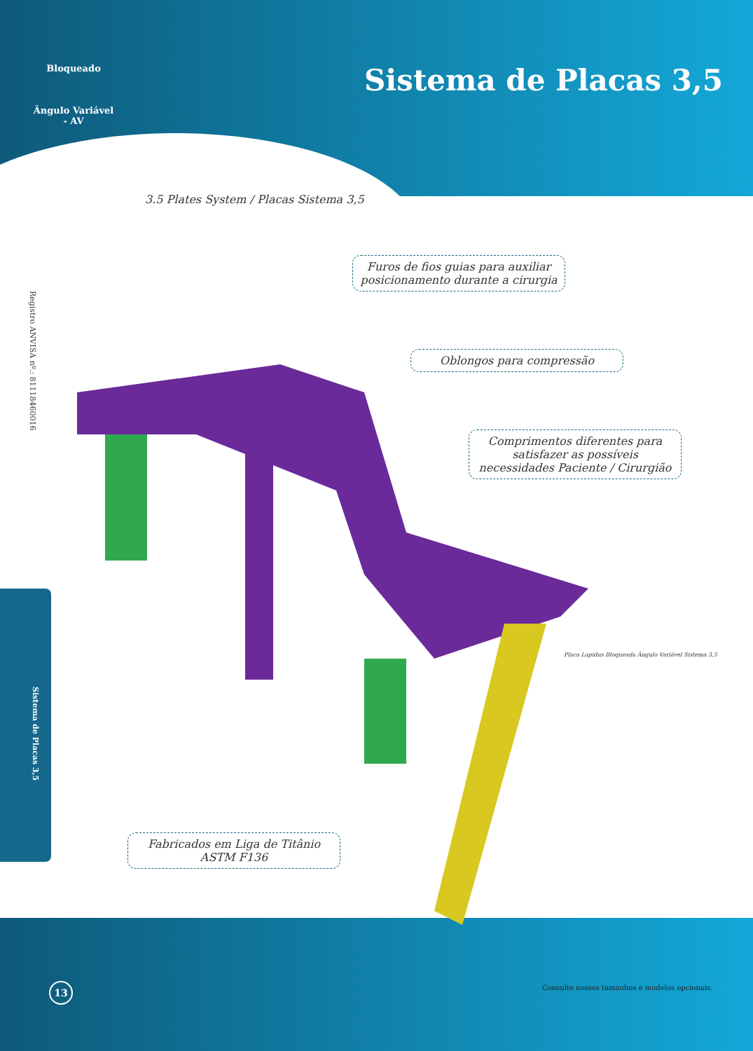Bloqueado
Ângulo Variável - AV
Sistema de Placas 3,5
3.5 Plates System / Placas Sistema 3,5
Registro ANVISA nº.: 81118460016
Furos de fios guias para auxiliar posicionamento durante a cirurgia
Oblongos para compressão
Comprimentos diferentes para satisfazer as possíveis necessidades Paciente / Cirurgião
Placa Lapidus Bloqueada Ângulo Variável Sistema 3,5
Sistema de Placas 3,5
Fabricados em Liga de Titânio ASTM F136
13
Consulte nossos tamanhos e modelos opcionais.